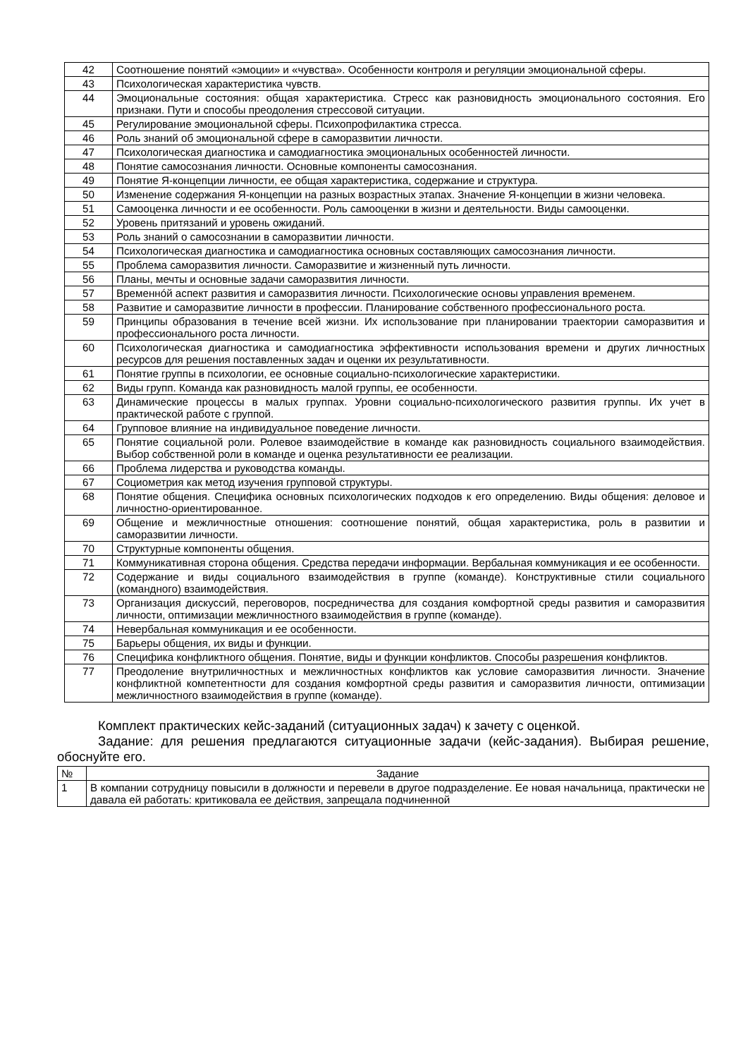| 42 | Соотношение понятий «эмоции» и «чувства». Особенности контроля и регуляции эмоциональной сферы. |
| 43 | Психологическая характеристика чувств. |
| 44 | Эмоциональные состояния: общая характеристика. Стресс как разновидность эмоционального состояния. Его признаки. Пути и способы преодоления стрессовой ситуации. |
| 45 | Регулирование эмоциональной сферы. Психопрофилактика стресса. |
| 46 | Роль знаний об эмоциональной сфере в саморазвитии личности. |
| 47 | Психологическая диагностика и самодиагностика эмоциональных особенностей личности. |
| 48 | Понятие самосознания личности. Основные компоненты самосознания. |
| 49 | Понятие Я-концепции личности, ее общая характеристика, содержание и структура. |
| 50 | Изменение содержания Я-концепции на разных возрастных этапах. Значение Я-концепции в жизни человека. |
| 51 | Самооценка личности и ее особенности. Роль самооценки в жизни и деятельности. Виды самооценки. |
| 52 | Уровень притязаний и уровень ожиданий. |
| 53 | Роль знаний о самосознании в саморазвитии личности. |
| 54 | Психологическая диагностика и самодиагностика основных составляющих самосознания личности. |
| 55 | Проблема саморазвития личности. Саморазвитие и жизненный путь личности. |
| 56 | Планы, мечты и основные задачи саморазвития личности. |
| 57 | Временнóй аспект развития и саморазвития личности. Психологические основы управления временем. |
| 58 | Развитие и саморазвитие личности в профессии. Планирование собственного профессионального роста. |
| 59 | Принципы образования в течение всей жизни. Их использование при планировании траектории саморазвития и профессионального роста личности. |
| 60 | Психологическая диагностика и самодиагностика эффективности использования времени и других личностных ресурсов для решения поставленных задач и оценки их результативности. |
| 61 | Понятие группы в психологии, ее основные социально-психологические характеристики. |
| 62 | Виды групп. Команда как разновидность малой группы, ее особенности. |
| 63 | Динамические процессы в малых группах. Уровни социально-психологического развития группы. Их учет в практической работе с группой. |
| 64 | Групповое влияние на индивидуальное поведение личности. |
| 65 | Понятие социальной роли. Ролевое взаимодействие в команде как разновидность социального взаимодействия. Выбор собственной роли в команде и оценка результативности ее реализации. |
| 66 | Проблема лидерства и руководства команды. |
| 67 | Социометрия как метод изучения групповой структуры. |
| 68 | Понятие общения. Специфика основных психологических подходов к его определению. Виды общения: деловое и личностно-ориентированное. |
| 69 | Общение и межличностные отношения: соотношение понятий, общая характеристика, роль в развитии и саморазвитии личности. |
| 70 | Структурные компоненты общения. |
| 71 | Коммуникативная сторона общения. Средства передачи информации. Вербальная коммуникация и ее особенности. |
| 72 | Содержание и виды социального взаимодействия в группе (команде). Конструктивные стили социального (командного) взаимодействия. |
| 73 | Организация дискуссий, переговоров, посредничества для создания комфортной среды развития и саморазвития личности, оптимизации межличностного взаимодействия в группе (команде). |
| 74 | Невербальная коммуникация и ее особенности. |
| 75 | Барьеры общения, их виды и функции. |
| 76 | Специфика конфликтного общения. Понятие, виды и функции конфликтов. Способы разрешения конфликтов. |
| 77 | Преодоление внутриличностных и межличностных конфликтов как условие саморазвития личности. Значение конфликтной компетентности для создания комфортной среды развития и саморазвития личности, оптимизации межличностного взаимодействия в группе (команде). |
Комплект практических кейс-заданий (ситуационных задач) к зачету с оценкой.
Задание: для решения предлагаются ситуационные задачи (кейс-задания). Выбирая решение, обоснуйте его.
| № | Задание |
| --- | --- |
| 1 | В компании сотрудницу повысили в должности и перевели в другое подразделение. Ее новая начальница, практически не давала ей работать: критиковала ее действия, запрещала подчиненной |